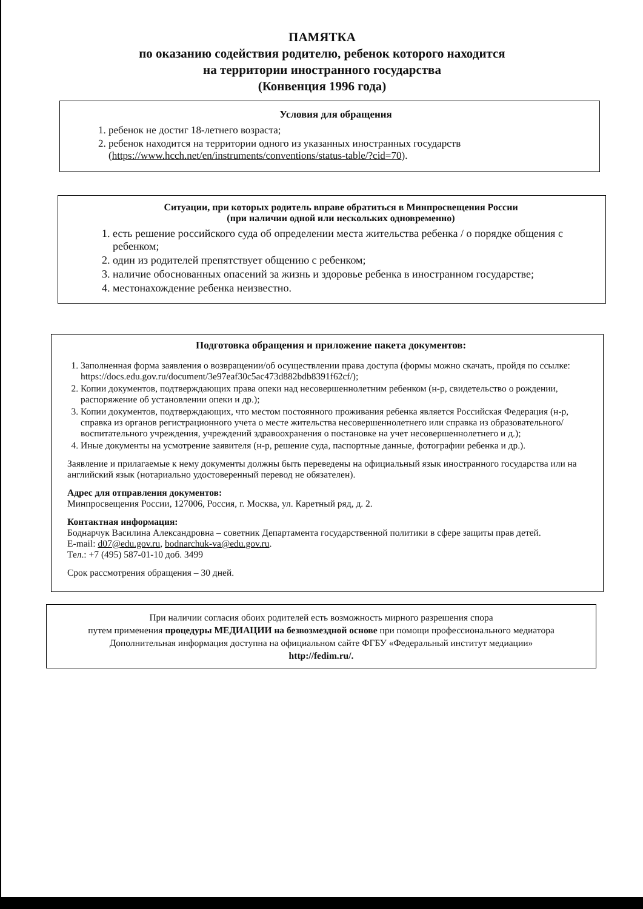ПАМЯТКА
по оказанию содействия родителю, ребенок которого находится
на территории иностранного государства
(Конвенция 1996 года)
Условия для обращения
1. ребенок не достиг 18-летнего возраста;
2. ребенок находится на территории одного из указанных иностранных государств (https://www.hcch.net/en/instruments/conventions/status-table/?cid=70).
Ситуации, при которых родитель вправе обратиться в Минпросвещения России
(при наличии одной или нескольких одновременно)
1. есть решение российского суда об определении места жительства ребенка / о порядке общения с ребенком;
2. один из родителей препятствует общению с ребенком;
3. наличие обоснованных опасений за жизнь и здоровье ребенка в иностранном государстве;
4. местонахождение ребенка неизвестно.
Подготовка обращения и приложение пакета документов:
1. Заполненная форма заявления о возвращении/об осуществлении права доступа (формы можно скачать, пройдя по ссылке: https://docs.edu.gov.ru/document/3e97eaf30c5ac473d882bdb8391f62cf/);
2. Копии документов, подтверждающих права опеки над несовершеннолетним ребенком (н-р, свидетельство о рождении, распоряжение об установлении опеки и др.);
3. Копии документов, подтверждающих, что местом постоянного проживания ребенка является Российская Федерация (н-р, справка из органов регистрационного учета о месте жительства несовершеннолетнего или справка из образовательного/воспитательного учреждения, учреждений здравоохранения о постановке на учет несовершеннолетнего и д.);
4. Иные документы на усмотрение заявителя (н-р, решение суда, паспортные данные, фотографии ребенка и др.).
Заявление и прилагаемые к нему документы должны быть переведены на официальный язык иностранного государства или на английский язык (нотариально удостоверенный перевод не обязателен).
Адрес для отправления документов:
Минпросвещения России, 127006, Россия, г. Москва, ул. Каретный ряд, д. 2.
Контактная информация:
Боднарчук Василина Александровна – советник Департамента государственной политики в сфере защиты прав детей.
E-mail: d07@edu.gov.ru, bodnarchuk-va@edu.gov.ru.
Тел.: +7 (495) 587-01-10 доб. 3499
Срок рассмотрения обращения – 30 дней.
При наличии согласия обоих родителей есть возможность мирного разрешения спора
путем применения процедуры МЕДИАЦИИ на безвозмездной основе при помощи профессионального медиатора
Дополнительная информация доступна на официальном сайте ФГБУ «Федеральный институт медиации»
http://fedim.ru/.